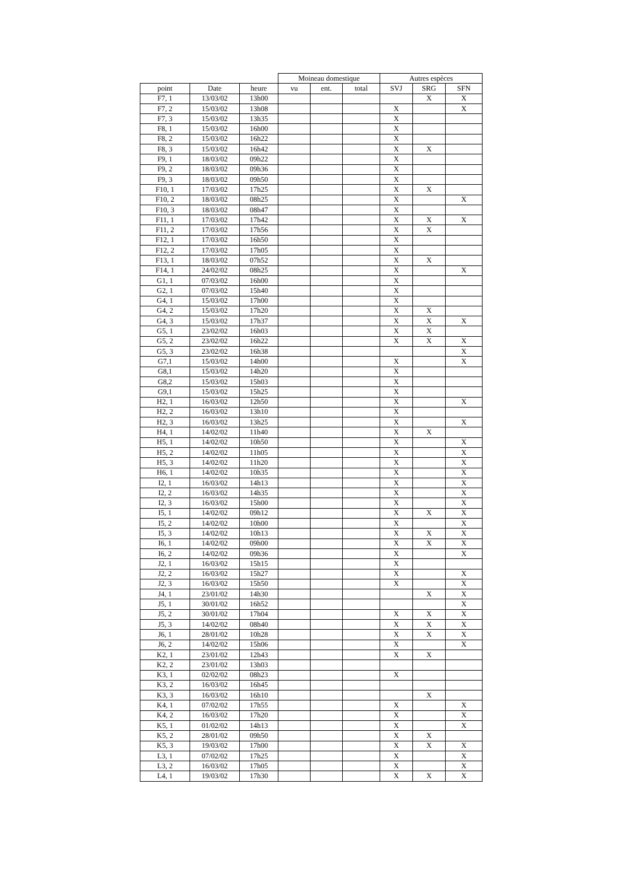| | | | Moineau domestique | | | Autres espèces | | |
| --- | --- | --- | --- | --- | --- | --- | --- | --- |
| point | Date | heure | vu | ent. | total | SVJ | SRG | SFN |
| F7, 1 | 13/03/02 | 13h00 | | | | | X | X |
| F7, 2 | 15/03/02 | 13h08 | | | | X | | X |
| F7, 3 | 15/03/02 | 13h35 | | | | X | | |
| F8, 1 | 15/03/02 | 16h00 | | | | X | | |
| F8, 2 | 15/03/02 | 16h22 | | | | X | | |
| F8, 3 | 15/03/02 | 16h42 | | | | X | X | |
| F9, 1 | 18/03/02 | 09h22 | | | | X | | |
| F9, 2 | 18/03/02 | 09h36 | | | | X | | |
| F9, 3 | 18/03/02 | 09h50 | | | | X | | |
| F10, 1 | 17/03/02 | 17h25 | | | | X | X | |
| F10, 2 | 18/03/02 | 08h25 | | | | X | | X |
| F10, 3 | 18/03/02 | 08h47 | | | | X | | |
| F11, 1 | 17/03/02 | 17h42 | | | | X | X | X |
| F11, 2 | 17/03/02 | 17h56 | | | | X | X | |
| F12, 1 | 17/03/02 | 16h50 | | | | X | | |
| F12, 2 | 17/03/02 | 17h05 | | | | X | | |
| F13, 1 | 18/03/02 | 07h52 | | | | X | X | |
| F14, 1 | 24/02/02 | 08h25 | | | | X | | X |
| G1, 1 | 07/03/02 | 16h00 | | | | X | | |
| G2, 1 | 07/03/02 | 15h40 | | | | X | | |
| G4, 1 | 15/03/02 | 17h00 | | | | X | | |
| G4, 2 | 15/03/02 | 17h20 | | | | X | X | |
| G4, 3 | 15/03/02 | 17h37 | | | | X | X | X |
| G5, 1 | 23/02/02 | 16h03 | | | | X | X | |
| G5, 2 | 23/02/02 | 16h22 | | | | X | X | X |
| G5, 3 | 23/02/02 | 16h38 | | | | | | X |
| G7,1 | 15/03/02 | 14h00 | | | | X | | X |
| G8,1 | 15/03/02 | 14h20 | | | | X | | |
| G8,2 | 15/03/02 | 15h03 | | | | X | | |
| G9,1 | 15/03/02 | 15h25 | | | | X | | |
| H2, 1 | 16/03/02 | 12h50 | | | | X | | X |
| H2, 2 | 16/03/02 | 13h10 | | | | X | | |
| H2, 3 | 16/03/02 | 13h25 | | | | X | | X |
| H4, 1 | 14/02/02 | 11h40 | | | | X | X | |
| H5, 1 | 14/02/02 | 10h50 | | | | X | | X |
| H5, 2 | 14/02/02 | 11h05 | | | | X | | X |
| H5, 3 | 14/02/02 | 11h20 | | | | X | | X |
| H6, 1 | 14/02/02 | 10h35 | | | | X | | X |
| I2, 1 | 16/03/02 | 14h13 | | | | X | | X |
| I2, 2 | 16/03/02 | 14h35 | | | | X | | X |
| I2, 3 | 16/03/02 | 15h00 | | | | X | | X |
| I5, 1 | 14/02/02 | 09h12 | | | | X | X | X |
| I5, 2 | 14/02/02 | 10h00 | | | | X | | X |
| I5, 3 | 14/02/02 | 10h13 | | | | X | X | X |
| I6, 1 | 14/02/02 | 09h00 | | | | X | X | X |
| I6, 2 | 14/02/02 | 09h36 | | | | X | | X |
| J2, 1 | 16/03/02 | 15h15 | | | | X | | |
| J2, 2 | 16/03/02 | 15h27 | | | | X | | X |
| J2, 3 | 16/03/02 | 15h50 | | | | X | | X |
| J4, 1 | 23/01/02 | 14h30 | | | | | X | X |
| J5, 1 | 30/01/02 | 16h52 | | | | | | X |
| J5, 2 | 30/01/02 | 17h04 | | | | X | X | X |
| J5, 3 | 14/02/02 | 08h40 | | | | X | X | X |
| J6, 1 | 28/01/02 | 10h28 | | | | X | X | X |
| J6, 2 | 14/02/02 | 15h06 | | | | X | | X |
| K2, 1 | 23/01/02 | 12h43 | | | | X | X | |
| K2, 2 | 23/01/02 | 13h03 | | | | | | |
| K3, 1 | 02/02/02 | 08h23 | | | | X | | |
| K3, 2 | 16/03/02 | 16h45 | | | | | | |
| K3, 3 | 16/03/02 | 16h10 | | | | | X | |
| K4, 1 | 07/02/02 | 17h55 | | | | X | | X |
| K4, 2 | 16/03/02 | 17h20 | | | | X | | X |
| K5, 1 | 01/02/02 | 14h13 | | | | X | | X |
| K5, 2 | 28/01/02 | 09h50 | | | | X | X | |
| K5, 3 | 19/03/02 | 17h00 | | | | X | X | X |
| L3, 1 | 07/02/02 | 17h25 | | | | X | | X |
| L3, 2 | 16/03/02 | 17h05 | | | | X | | X |
| L4, 1 | 19/03/02 | 17h30 | | | | X | X | X |